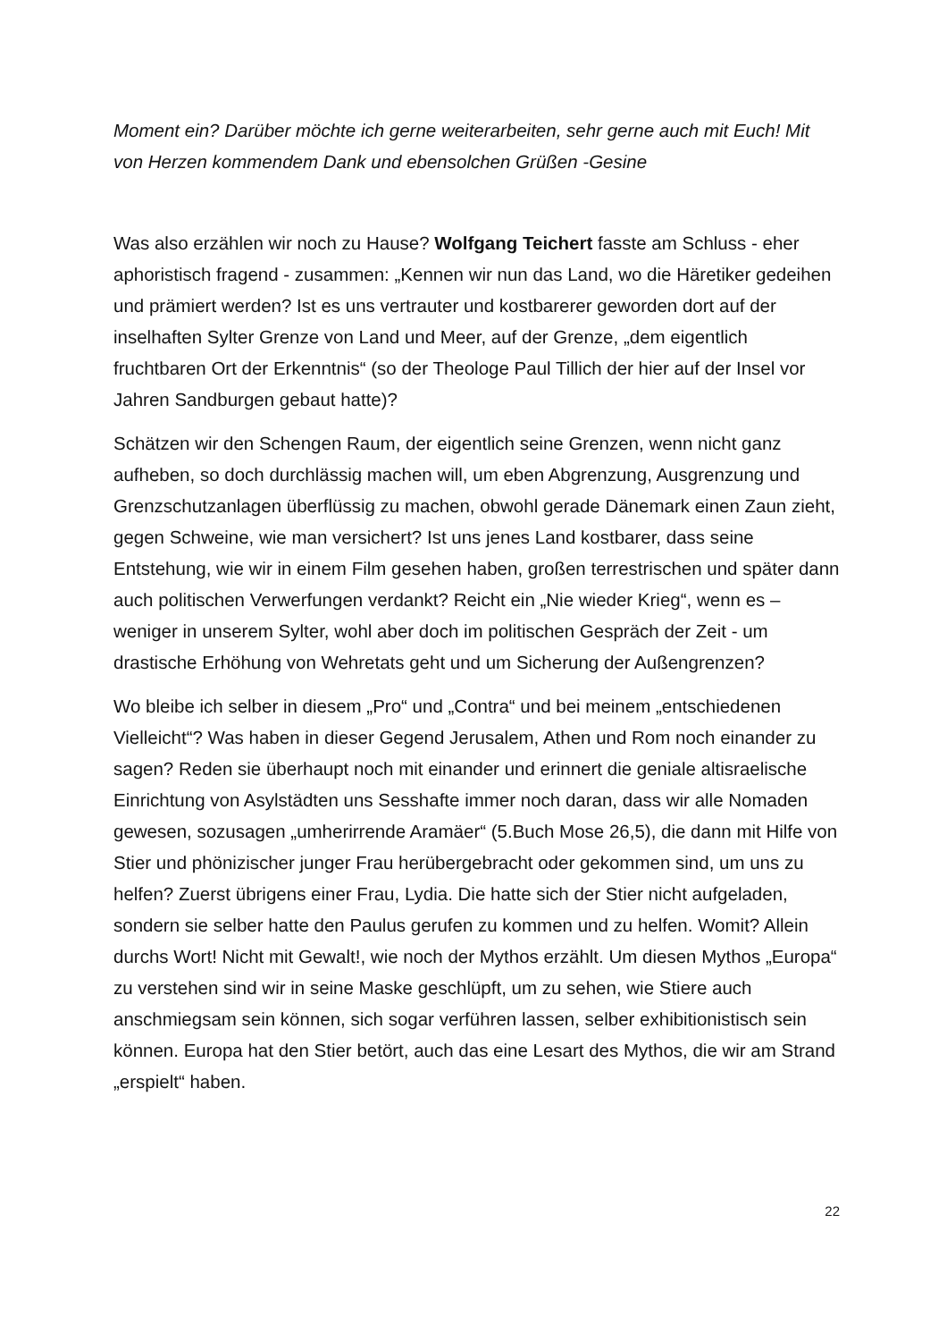Moment ein? Darüber möchte ich gerne weiterarbeiten, sehr gerne auch mit Euch! Mit von Herzen kommendem Dank und ebensolchen Grüßen -Gesine
Was also erzählen wir noch zu Hause? Wolfgang Teichert fasste am Schluss - eher aphoristisch fragend - zusammen: „Kennen wir nun das Land, wo die Häretiker gedeihen und prämiert werden? Ist es uns vertrauter und kostbarerer geworden dort auf der inselhaften Sylter Grenze von Land und Meer, auf der Grenze, „dem eigentlich fruchtbaren Ort der Erkenntnis“ (so der Theologe Paul Tillich der hier auf der Insel vor Jahren Sandburgen gebaut hatte)?
Schätzen wir den Schengen Raum, der eigentlich seine Grenzen, wenn nicht ganz aufheben, so doch durchlässig machen will, um eben Abgrenzung, Ausgrenzung und Grenzschutzanlagen überflüssig zu machen, obwohl gerade Dänemark einen Zaun zieht, gegen Schweine, wie man versichert? Ist uns jenes Land kostbarer, dass seine Entstehung, wie wir in einem Film gesehen haben, großen terrestrischen und später dann auch politischen Verwerfungen verdankt? Reicht ein „Nie wieder Krieg“, wenn es – weniger in unserem Sylter, wohl aber doch im politischen Gespräch der Zeit - um drastische Erhöhung von Wehretats geht und um Sicherung der Außengrenzen?
Wo bleibe ich selber in diesem „Pro“ und „Contra“ und bei meinem „entschiedenen Vielleicht“? Was haben in dieser Gegend Jerusalem, Athen und Rom noch einander zu sagen? Reden sie überhaupt noch mit einander und erinnert die geniale altisraelische Einrichtung von Asylstädten uns Sesshafte immer noch daran, dass wir alle Nomaden gewesen, sozusagen „umherirrende Aramäer“ (5.Buch Mose 26,5), die dann mit Hilfe von Stier und phönizischer junger Frau herübergebracht oder gekommen sind, um uns zu helfen? Zuerst übrigens einer Frau, Lydia. Die hatte sich der Stier nicht aufgeladen, sondern sie selber hatte den Paulus gerufen zu kommen und zu helfen. Womit? Allein durchs Wort! Nicht mit Gewalt!, wie noch der Mythos erzählt. Um diesen Mythos „Europa“ zu verstehen sind wir in seine Maske geschlüpft, um zu sehen, wie Stiere auch anschmiegsam sein können, sich sogar verführen lassen, selber exhibitionistisch sein können. Europa hat den Stier betört, auch das eine Lesart des Mythos, die wir am Strand „erspielt“ haben.
22